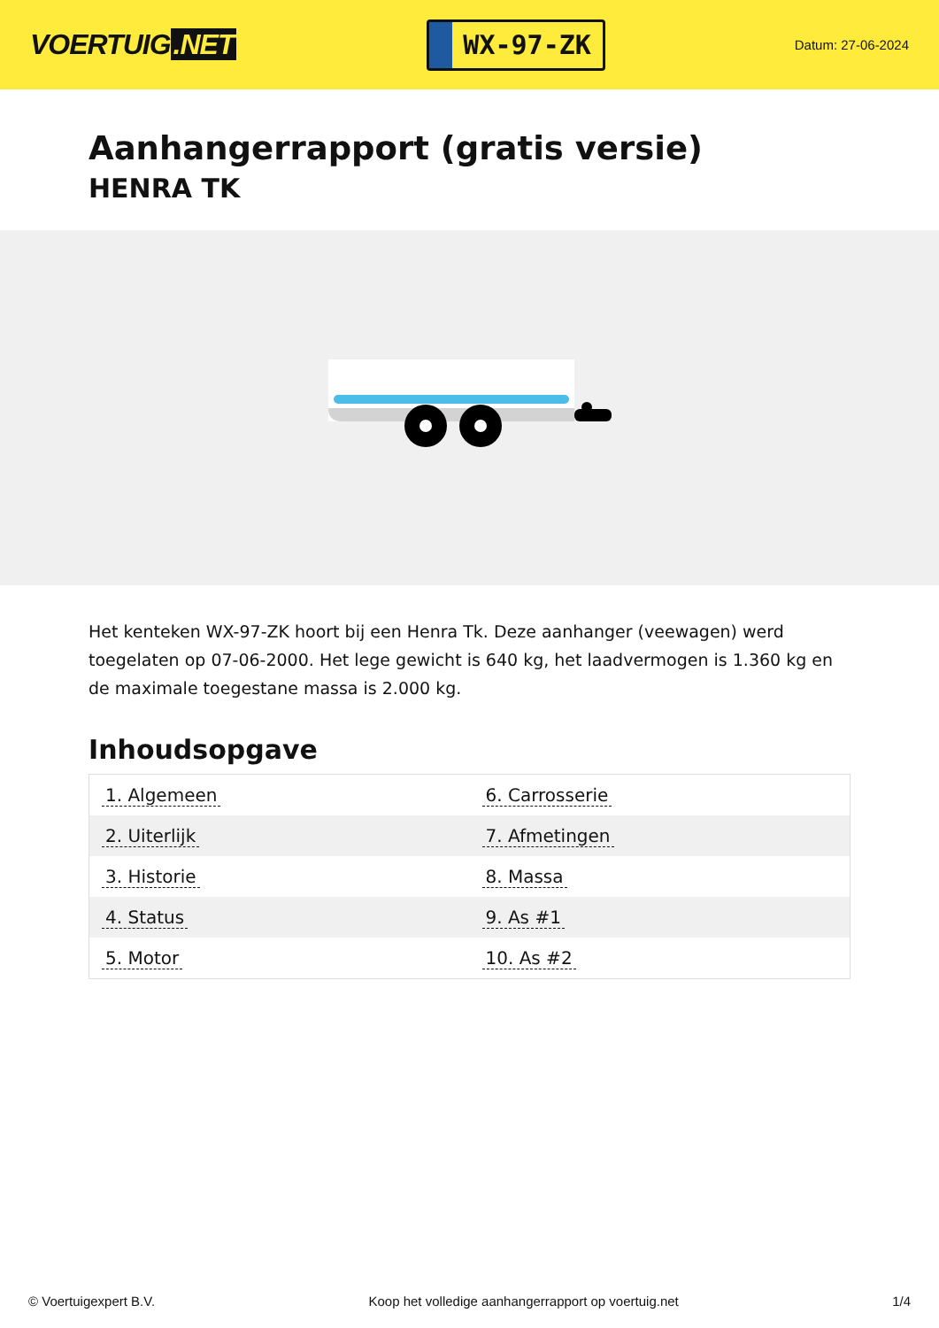VOERTUIG.NET
WX-97-ZK
Datum: 27-06-2024
Aanhangerrapport (gratis versie)
HENRA TK
Het kenteken WX-97-ZK hoort bij een Henra Tk. Deze aanhanger (veewagen) werd toegelaten op 07-06-2000. Het lege gewicht is 640 kg, het laadvermogen is 1.360 kg en de maximale toegestane massa is 2.000 kg.
Inhoudsopgave
| 1. Algemeen | 6. Carrosserie |
| 2. Uiterlijk | 7. Afmetingen |
| 3. Historie | 8. Massa |
| 4. Status | 9. As #1 |
| 5. Motor | 10. As #2 |
© Voertuigexpert B.V. Koop het volledige aanhangerrapport op voertuig.net 1/4